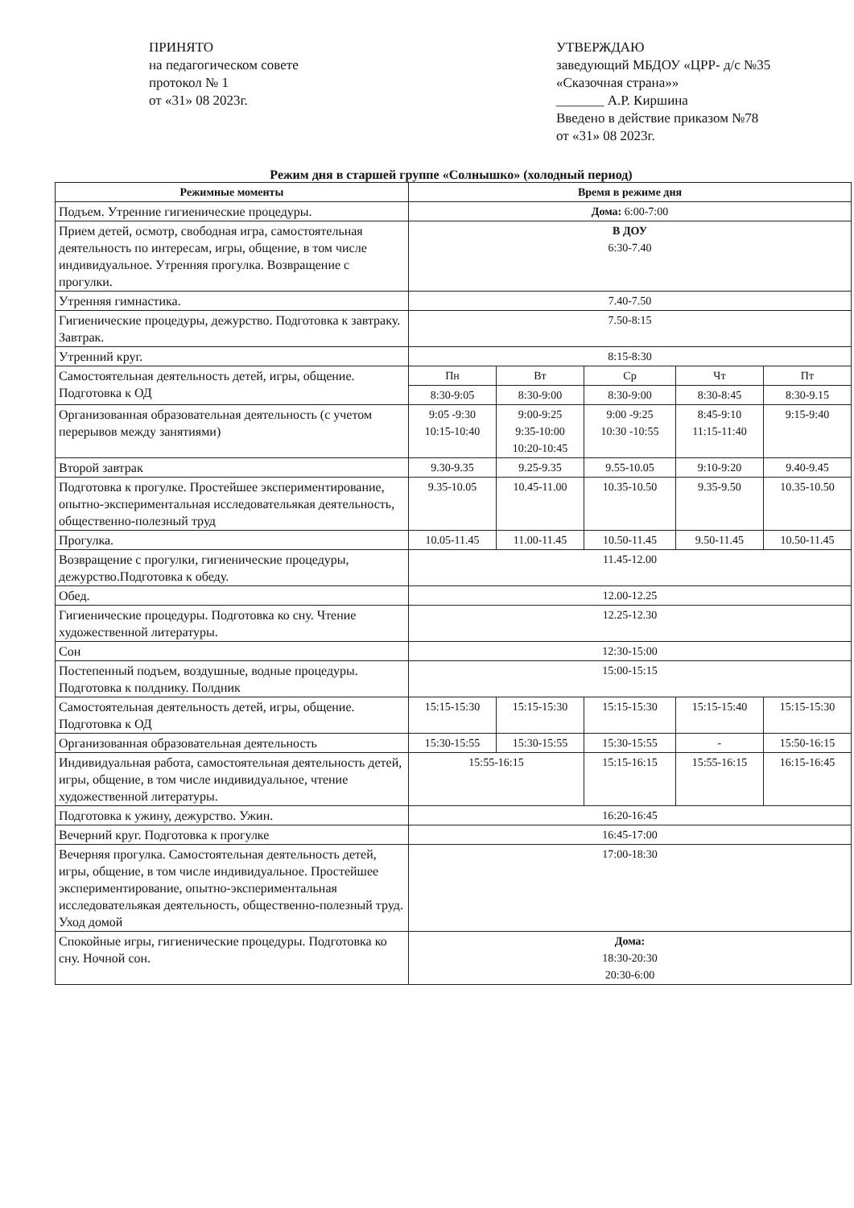ПРИНЯТО
на педагогическом совете
протокол № 1
от «31» 08 2023г.
УТВЕРЖДАЮ
заведующий МБДОУ «ЦРР- д/с №35 «Сказочная страна»»
_______ А.Р. Киршина
Введено в действие приказом №78 от «31» 08 2023г.
Режим дня в старшей группе «Солнышко» (холодный период)
| Режимные моменты | Время в режиме дня | | | | |
| --- | --- | --- | --- | --- | --- |
| Подъем. Утренние гигиенические процедуры. | Дома: 6:00-7:00 | | | | |
| Прием детей, осмотр, свободная игра, самостоятельная деятельность по интересам, игры, общение, в том числе индивидуальное. Утренняя прогулка. Возвращение с прогулки. | В ДОУ 6:30-7.40 | | | | |
| Утренняя гимнастика. | 7.40-7.50 | | | | |
| Гигиенические процедуры, дежурство. Подготовка к завтраку. Завтрак. | 7.50-8:15 | | | | |
| Утренний круг. | 8:15-8:30 | | | | |
| Самостоятельная деятельность детей, игры, общение. Подготовка к ОД | Пн | Вт | Ср | Чт | Пт |
| | 8:30-9:05 | 8:30-9:00 | 8:30-9:00 | 8:30-8:45 | 8:30-9.15 |
| Организованная образовательная деятельность (с учетом перерывов между занятиями) | 9:05 -9:30 10:15-10:40 | 9:00-9:25 9:35-10:00 10:20-10:45 | 9:00 -9:25 10:30 -10:55 | 8:45-9:10 11:15-11:40 | 9:15-9:40 |
| Второй завтрак | 9.30-9.35 | 9.25-9.35 | 9.55-10.05 | 9:10-9:20 | 9.40-9.45 |
| Подготовка к прогулке. Простейшее экспериментирование, опытно-экспериментальная исследовательякая деятельность, общественно-полезный труд | 9.35-10.05 | 10.45-11.00 | 10.35-10.50 | 9.35-9.50 | 10.35-10.50 |
| Прогулка. | 10.05-11.45 | 11.00-11.45 | 10.50-11.45 | 9.50-11.45 | 10.50-11.45 |
| Возвращение с прогулки, гигиенические процедуры, дежурство.Подготовка к обеду. | 11.45-12.00 | | | | |
| Обед. | 12.00-12.25 | | | | |
| Гигиенические процедуры. Подготовка ко сну. Чтение художественной литературы. | 12.25-12.30 | | | | |
| Сон | 12:30-15:00 | | | | |
| Постепенный подъем, воздушные, водные процедуры. Подготовка к полднику. Полдник | 15:00-15:15 | | | | |
| Самостоятельная деятельность детей, игры, общение. Подготовка к ОД | 15:15-15:30 | 15:15-15:30 | 15:15-15:30 | 15:15-15:40 | 15:15-15:30 |
| Организованная образовательная деятельность | 15:30-15:55 | 15:30-15:55 | 15:30-15:55 | - | 15:50-16:15 |
| Индивидуальная работа, самостоятельная деятельность детей, игры, общение, в том числе индивидуальное, чтение художественной литературы. | 15:55-16:15 | | 15:15-16:15 | 15:55-16:15 | 16:15-16:45 |
| Подготовка к ужину, дежурство. Ужин. | 16:20-16:45 | | | | |
| Вечерний круг. Подготовка к прогулке | 16:45-17:00 | | | | |
| Вечерняя прогулка. Самостоятельная деятельность детей, игры, общение, в том числе индивидуальное. Простейшее экспериментирование, опытно-экспериментальная исследовательякая деятельность, общественно-полезный труд. Уход домой | 17:00-18:30 | | | | |
| Спокойные игры, гигиенические процедуры. Подготовка ко сну. Ночной сон. | Дома: 18:30-20:30 20:30-6:00 | | | | |